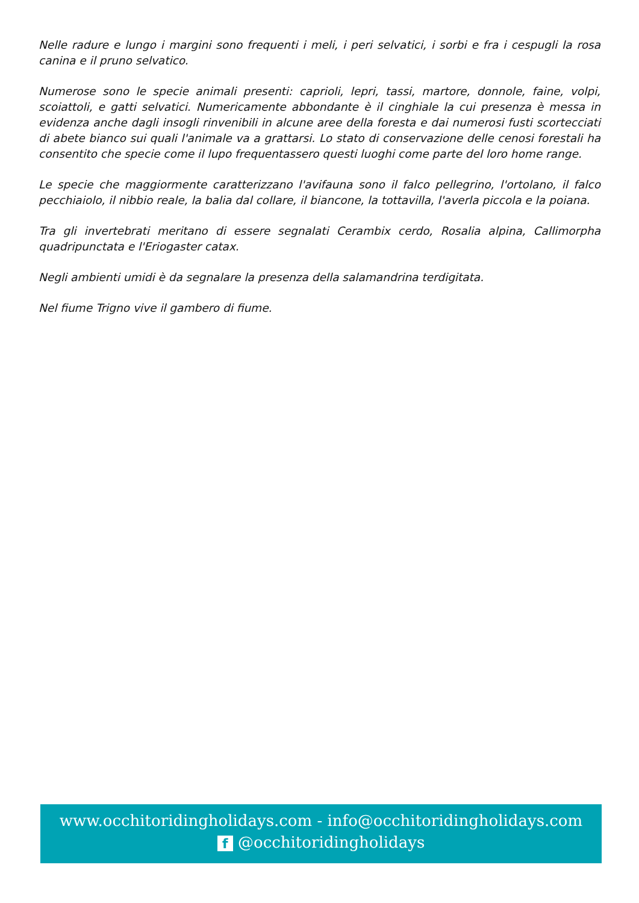Nelle radure e lungo i margini sono frequenti i meli, i peri selvatici, i sorbi e fra i cespugli la rosa canina e il pruno selvatico.
Numerose sono le specie animali presenti: caprioli, lepri, tassi, martore, donnole, faine, volpi, scoiattoli, e gatti selvatici. Numericamente abbondante è il cinghiale la cui presenza è messa in evidenza anche dagli insogli rinvenibili in alcune aree della foresta e dai numerosi fusti scortecciati di abete bianco sui quali l'animale va a grattarsi. Lo stato di conservazione delle cenosi forestali ha consentito che specie come il lupo frequentassero questi luoghi come parte del loro home range.
Le specie che maggiormente caratterizzano l'avifauna sono il falco pellegrino, l'ortolano, il falco pecchiaiolo, il nibbio reale, la balia dal collare, il biancone, la tottavilla, l'averla piccola e la poiana.
Tra gli invertebrati meritano di essere segnalati Cerambix cerdo, Rosalia alpina, Callimorpha quadripunctata e l'Eriogaster catax.
Negli ambienti umidi è da segnalare la presenza della salamandrina terdigitata.
Nel fiume Trigno vive il gambero di fiume.
www.occhitoridingholidays.com - info@occhitoridingholidays.com
f @occhitoridingholidays